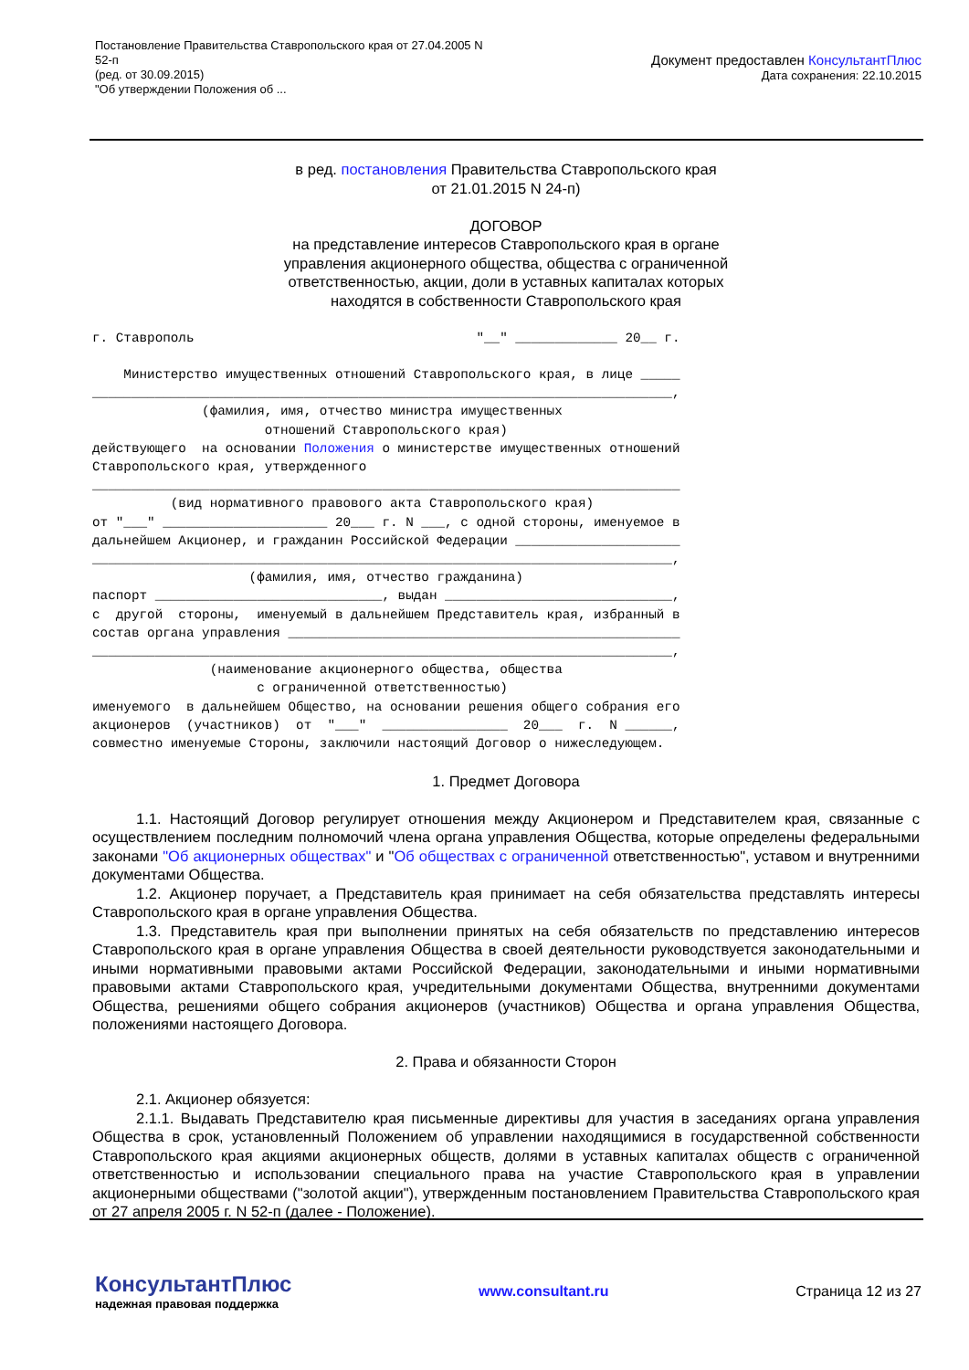Постановление Правительства Ставропольского края от 27.04.2005 N
52-п
(ред. от 30.09.2015)
"Об утверждении Положения об ...
Документ предоставлен КонсультантПлюс
Дата сохранения: 22.10.2015
в ред. постановления Правительства Ставропольского края
от 21.01.2015 N 24-п)
ДОГОВОР
на представление интересов Ставропольского края в органе
управления акционерного общества, общества с ограниченной
ответственностью, акции, доли в уставных капиталах которых
находятся в собственности Ставропольского края
г. Ставрополь                                    "__" _____________ 20__ г.

    Министерство имущественных отношений Ставропольского края, в лице _____
__________________________________________________________________________,
              (фамилия, имя, отчество министра имущественных
                      отношений Ставропольского края)
действующего  на основании Положения о министерстве имущественных отношений
Ставропольского края, утвержденного
___________________________________________________________________________
          (вид нормативного правового акта Ставропольского края)
от "___" _____________________ 20___ г. N ___, с одной стороны, именуемое в
дальнейшем Акционер, и гражданин Российской Федерации _____________________
__________________________________________________________________________,
                    (фамилия, имя, отчество гражданина)
паспорт _____________________________, выдан _____________________________,
с  другой  стороны,  именуемый в дальнейшем Представитель края, избранный в
состав органа управления __________________________________________________
__________________________________________________________________________,
               (наименование акционерного общества, общества
                     с ограниченной ответственностью)
именуемого  в дальнейшем Общество, на основании решения общего собрания его
акционеров  (участников)  от  "___"  ________________  20___  г.  N ______,
совместно именуемые Стороны, заключили настоящий Договор о нижеследующем.
1. Предмет Договора
1.1. Настоящий Договор регулирует отношения между Акционером и Представителем края, связанные с осуществлением последним полномочий члена органа управления Общества, которые определены федеральными законами "Об акционерных обществах" и "Об обществах с ограниченной ответственностью", уставом и внутренними документами Общества.
1.2. Акционер поручает, а Представитель края принимает на себя обязательства представлять интересы Ставропольского края в органе управления Общества.
1.3. Представитель края при выполнении принятых на себя обязательств по представлению интересов Ставропольского края в органе управления Общества в своей деятельности руководствуется законодательными и иными нормативными правовыми актами Российской Федерации, законодательными и иными нормативными правовыми актами Ставропольского края, учредительными документами Общества, внутренними документами Общества, решениями общего собрания акционеров (участников) Общества и органа управления Общества, положениями настоящего Договора.
2. Права и обязанности Сторон
2.1. Акционер обязуется:
2.1.1. Выдавать Представителю края письменные директивы для участия в заседаниях органа управления Общества в срок, установленный Положением об управлении находящимися в государственной собственности Ставропольского края акциями акционерных обществ, долями в уставных капиталах обществ с ограниченной ответственностью и использовании специального права на участие Ставропольского края в управлении акционерными обществами ("золотой акции"), утвержденным постановлением Правительства Ставропольского края от 27 апреля 2005 г. N 52-п (далее - Положение).
КонсультантПлюс
надежная правовая поддержка
www.consultant.ru Страница 12 из 27